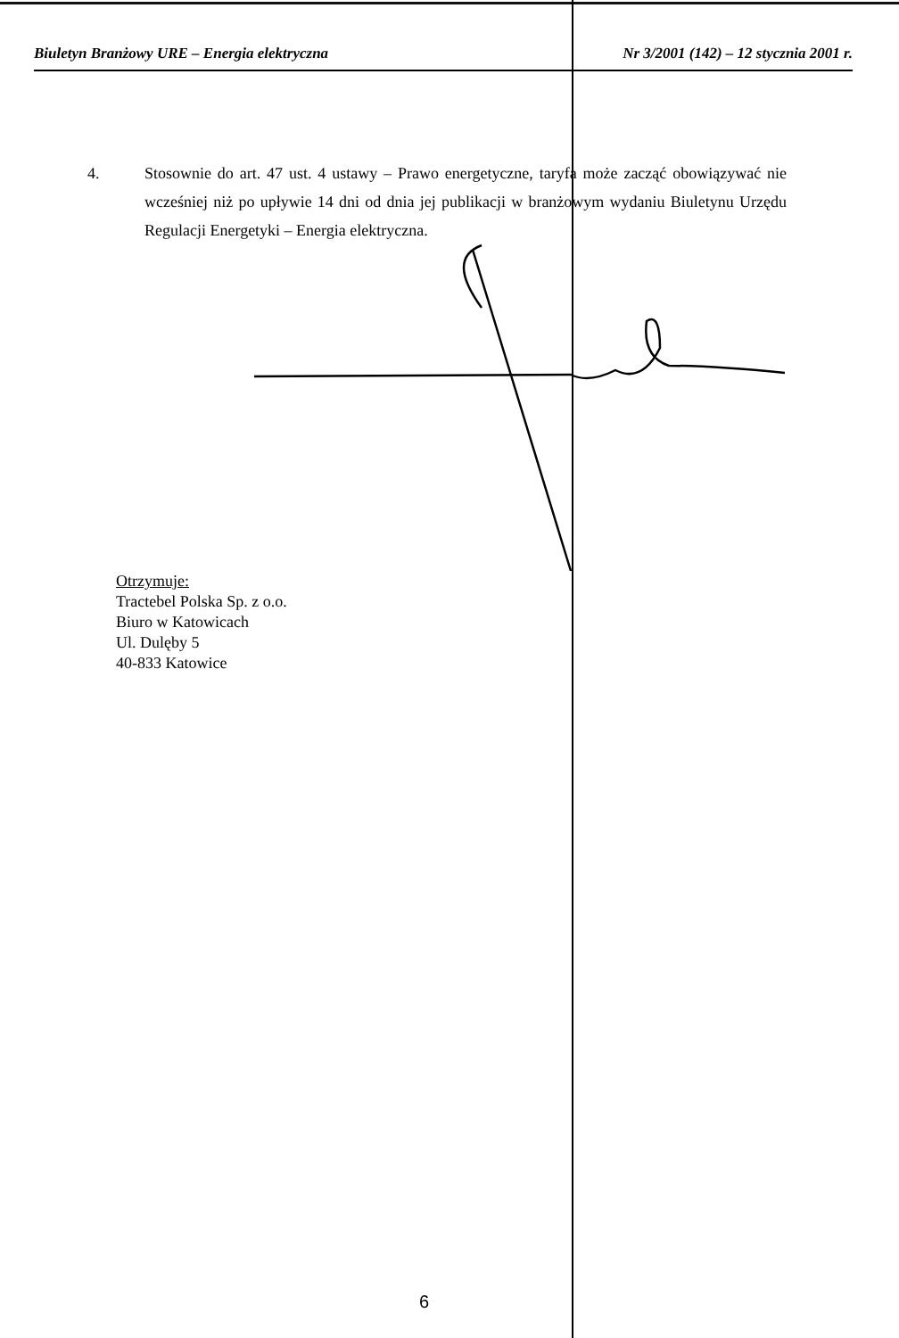Biuletyn Branżowy URE – Energia elektryczna Nr 3/2001 (142) – 12 stycznia 2001 r.
4. Stosownie do art. 47 ust. 4 ustawy – Prawo energetyczne, taryfa może zacząć obowiązywać nie wcześniej niż po upływie 14 dni od dnia jej publikacji w branżowym wydaniu Biuletynu Urzędu Regulacji Energetyki – Energia elektryczna.
Otrzymuje:
Tractebel Polska Sp. z o.o.
Biuro w Katowicach
Ul. Dulęby 5
40-833 Katowice
6